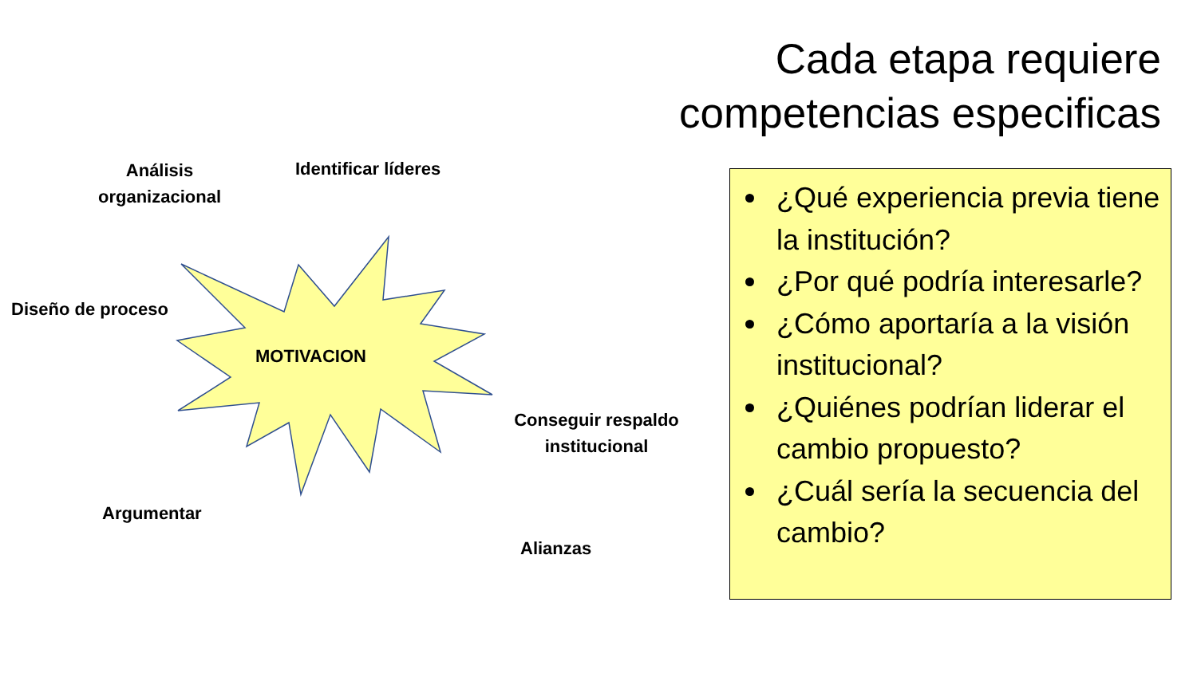Cada etapa requiere competencias especificas
Análisis organizacional
Identificar líderes
Diseño de proceso
MOTIVACION
Conseguir respaldo institucional
Argumentar
Alianzas
¿Qué experiencia previa tiene la institución?
¿Por qué podría interesarle?
¿Cómo aportaría a la visión institucional?
¿Quiénes podrían liderar el cambio propuesto?
¿Cuál sería la secuencia del cambio?